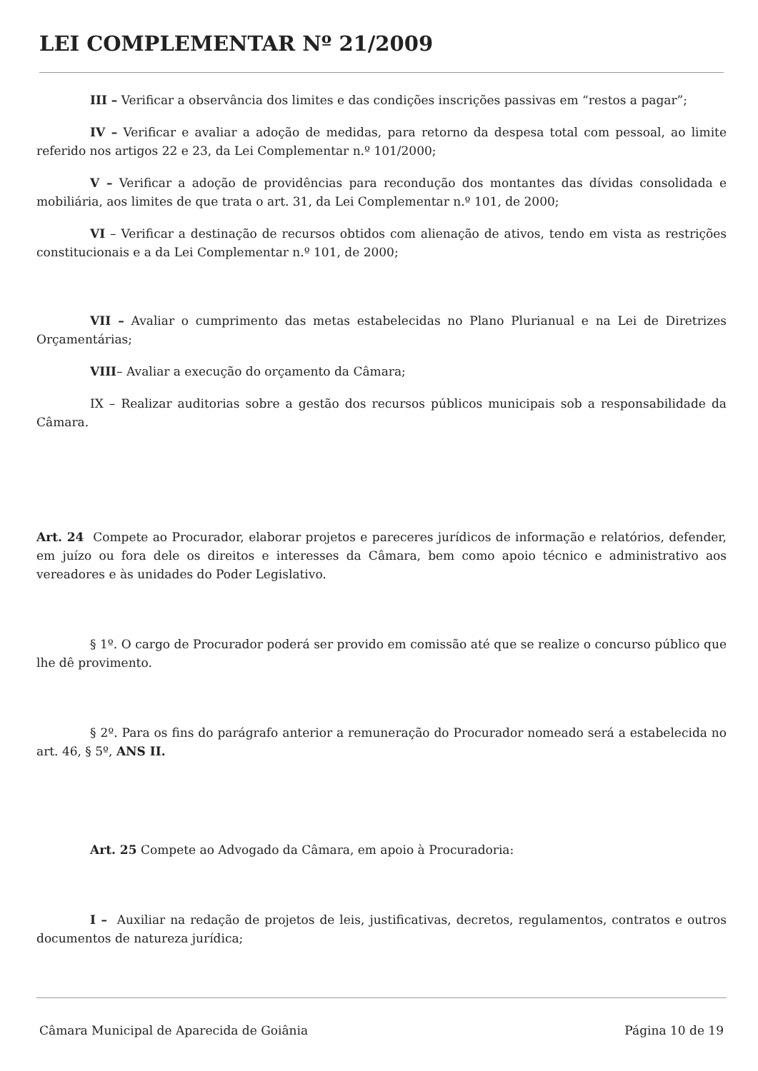LEI COMPLEMENTAR Nº 21/2009
III – Verificar a observância dos limites e das condições inscrições passivas em “restos a pagar”;
IV – Verificar e avaliar a adoção de medidas, para retorno da despesa total com pessoal, ao limite referido nos artigos 22 e 23, da Lei Complementar n.º 101/2000;
V – Verificar a adoção de providências para recondução dos montantes das dívidas consolidada e mobiliária, aos limites de que trata o art. 31, da Lei Complementar n.º 101, de 2000;
VI – Verificar a destinação de recursos obtidos com alienação de ativos, tendo em vista as restrições constitucionais e a da Lei Complementar n.º 101, de 2000;
VII – Avaliar o cumprimento das metas estabelecidas no Plano Plurianual e na Lei de Diretrizes Orçamentárias;
VIII– Avaliar a execução do orçamento da Câmara;
IX – Realizar auditorias sobre a gestão dos recursos públicos municipais sob a responsabilidade da Câmara.
Art. 24 Compete ao Procurador, elaborar projetos e pareceres jurídicos de informação e relatórios, defender, em juízo ou fora dele os direitos e interesses da Câmara, bem como apoio técnico e administrativo aos vereadores e às unidades do Poder Legislativo.
§ 1º. O cargo de Procurador poderá ser provido em comissão até que se realize o concurso público que lhe dê provimento.
§ 2º. Para os fins do parágrafo anterior a remuneração do Procurador nomeado será a estabelecida no art. 46, § 5º, ANS II.
Art. 25 Compete ao Advogado da Câmara, em apoio à Procuradoria:
I – Auxiliar na redação de projetos de leis, justificativas, decretos, regulamentos, contratos e outros documentos de natureza jurídica;
Câmara Municipal de Aparecida de Goiânia Página 10 de 19